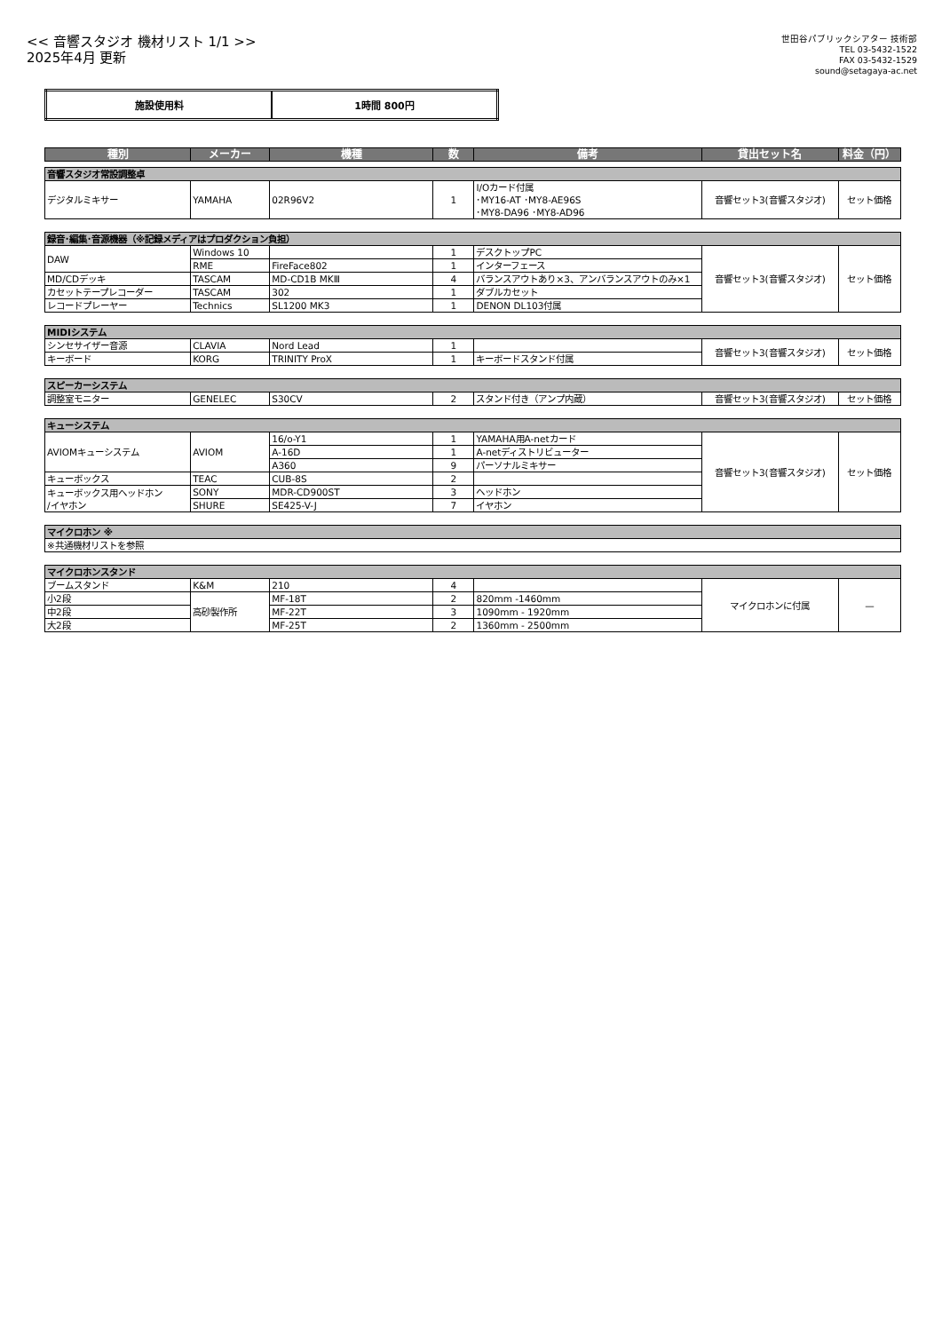<< 音響スタジオ 機材リスト 1/1 >>
2025年4月 更新
世田谷パブリックシアター 技術部
TEL 03-5432-1522
FAX 03-5432-1529
sound@setagaya-ac.net
| 施設使用料 | 1時間 800円 |
| 種別 | メーカー | 機種 | 数 | 備考 | 貸出セット名 | 料金（円） |
| --- | --- | --- | --- | --- | --- | --- |
| 音響スタジオ常設調整卓 | | | | | | |
| デジタルミキサー | YAMAHA | 02R96V2 | 1 | I/Oカード付属 ･MY16-AT ･MY8-AE96S ･MY8-DA96 ･MY8-AD96 | 音響セット3(音響スタジオ) | セット価格 |
| 録音･編集･音源機器（※記録メディアはプロダクション負担） | | | | | | |
| DAW | Windows 10 | | 1 | デスクトップPC | 音響セット3(音響スタジオ) | セット価格 |
| | RME | FireFace802 | 1 | インターフェース | | |
| MD/CDデッキ | TASCAM | MD-CD1B MKⅢ | 4 | バランスアウトあり×3、アンバランスアウトのみ×1 | | |
| カセットテープレコーダー | TASCAM | 302 | 1 | ダブルカセット | | |
| レコードプレーヤー | Technics | SL1200 MK3 | 1 | DENON DL103付属 | | |
| MIDIシステム | | | | | | |
| シンセサイザー音源 | CLAVIA | Nord Lead | 1 | | 音響セット3(音響スタジオ) | セット価格 |
| キーボード | KORG | TRINITY ProX | 1 | キーボードスタンド付属 | | |
| スピーカーシステム | | | | | | |
| 調整室モニター | GENELEC | S30CV | 2 | スタンド付き（アンプ内蔵） | 音響セット3(音響スタジオ) | セット価格 |
| キューシステム | | | | | | |
| AVIOMキューシステム | AVIOM | 16/o-Y1 | 1 | YAMAHA用A-netカード | 音響セット3(音響スタジオ) | セット価格 |
| | | A-16D | 1 | A-netディストリビューター | | |
| | | A360 | 9 | パーソナルミキサー | | |
| キューボックス | TEAC | CUB-8S | 2 | | | |
| キューボックス用ヘッドホン /イヤホン | SONY | MDR-CD900ST | 3 | ヘッドホン | | |
| | SHURE | SE425-V-J | 7 | イヤホン | | |
| マイクロホン ※ | | | | | | |
| ※共通機材リストを参照 | | | | | | |
| マイクロホンスタンド | | | | | | |
| ブームスタンド | K&M | 210 | 4 | | マイクロホンに付属 | — |
| 小2段 | 高砂製作所 | MF-18T | 2 | 820mm -1460mm | | |
| 中2段 | | MF-22T | 3 | 1090mm - 1920mm | | |
| 大2段 | | MF-25T | 2 | 1360mm - 2500mm | | |